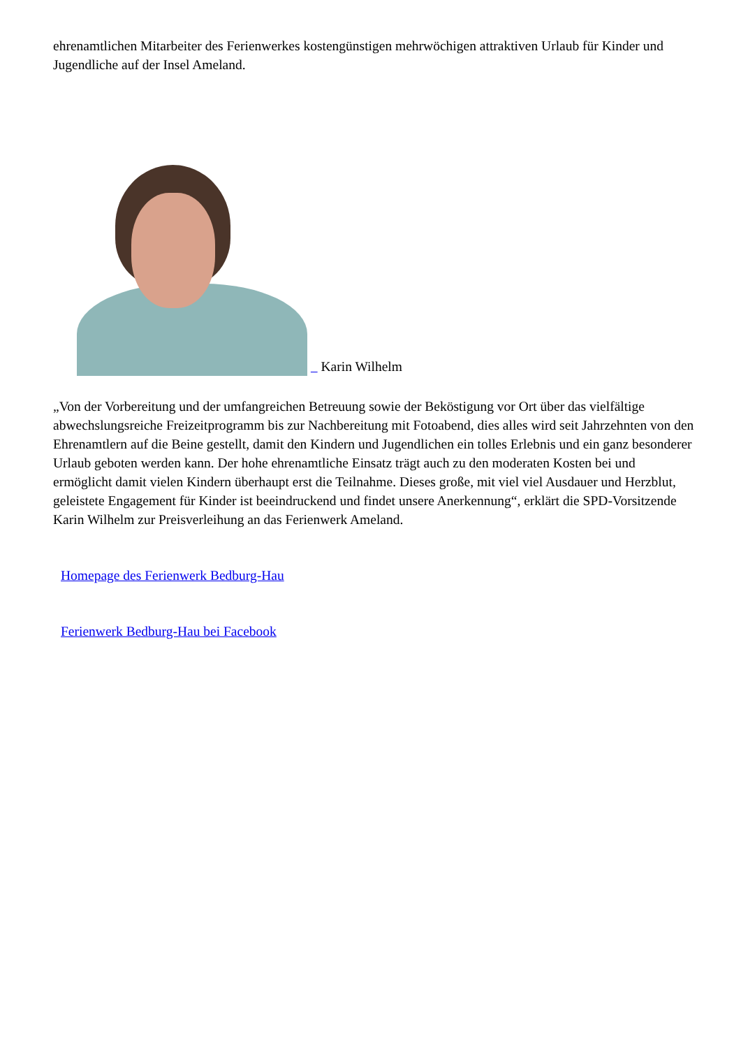ehrenamtlichen Mitarbeiter des Ferienwerkes kostengünstigen mehrwöchigen attraktiven Urlaub für Kinder und Jugendliche auf der Insel Ameland.
Karin Wilhelm
„Von der Vorbereitung und der umfangreichen Betreuung sowie der Beköstigung vor Ort über das vielfältige abwechslungsreiche Freizeitprogramm bis zur Nachbereitung mit Fotoabend, dies alles wird seit Jahrzehnten von den Ehrenamtlern auf die Beine gestellt, damit den Kindern und Jugendlichen ein tolles Erlebnis und ein ganz besonderer Urlaub geboten werden kann. Der hohe ehrenamtliche Einsatz trägt auch zu den moderaten Kosten bei und ermöglicht damit vielen Kindern überhaupt erst die Teilnahme. Dieses große, mit viel viel Ausdauer und Herzblut, geleistete Engagement für Kinder ist beeindruckend und findet unsere Anerkennung“, erklärt die SPD-Vorsitzende Karin Wilhelm zur Preisverleihung an das Ferienwerk Ameland.
Homepage des Ferienwerk Bedburg-Hau
Ferienwerk Bedburg-Hau bei Facebook